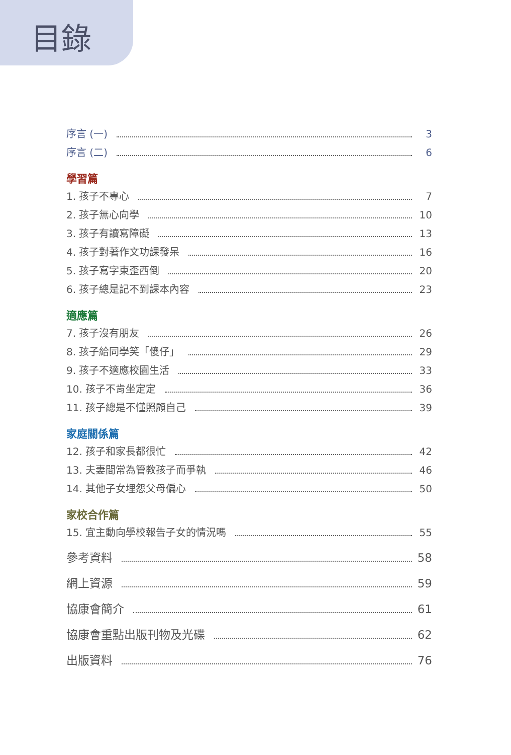目錄
序言 (一) 3
序言 (二) 6
學習篇
1. 孩子不專心 7
2. 孩子無心向學 10
3. 孩子有讀寫障礙 13
4. 孩子對著作文功課發呆 16
5. 孩子寫字東歪西倒 20
6. 孩子總是記不到課本內容 23
適應篇
7. 孩子沒有朋友 26
8. 孩子給同學笑「傻仔」 29
9. 孩子不適應校園生活 33
10. 孩子不肯坐定定 36
11. 孩子總是不懂照顧自己 39
家庭關係篇
12. 孩子和家長都很忙 42
13. 夫妻間常為管教孩子而爭執 46
14. 其他子女埋怨父母偏心 50
家校合作篇
15. 宜主動向學校報告子女的情況嗎 55
參考資料 58
網上資源 59
協康會簡介 61
協康會重點出版刊物及光碟 62
出版資料 76